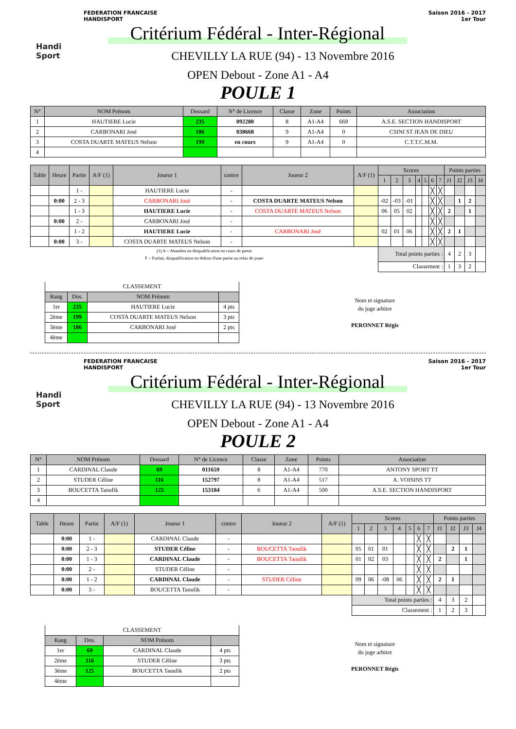FEDERATION FRANCAISE
HANDISPORT
Saison 2016 - 2017
1er Tour
Handi
Sport
Critérium Fédéral - Inter-Régional
CHEVILLY LA RUE (94) - 13 Novembre 2016
OPEN Debout - Zone A1 - A4
POULE 1
| N° | NOM Prénom | Dossard | N° de Licence | Classe | Zone | Points | Association |
| --- | --- | --- | --- | --- | --- | --- | --- |
| 1 | HAUTIERE Lucie | 235 | 092280 | 8 | A1-A4 | 669 | A.S.E. SECTION HANDISPORT |
| 2 | CARBONARI José | 186 | 038668 | 9 | A1-A4 | 0 | CSINI ST JEAN DE DIEU |
| 3 | COSTA DUARTE MATEUS Nelson | 199 | en cours | 9 | A1-A4 | 0 | C.T.T.C.M.M. |
| 4 | | | | | | | |
| Table | Heure | Partie | A/F (1) | Joueur 1 | contre | Joueur 2 | A/F (1) | Scores | | | | | | | Points parties | | | |
| --- | --- | --- | --- | --- | --- | --- | --- | --- | --- | --- | --- | --- | --- | --- | --- | --- | --- | --- |
| | | | | | | | | 1 | 2 | 3 | 4 | 5 | 6 | 7 | J1 | J2 | J3 | J4 |
| | | 1 - | | HAUTIERE Lucie | - | | | | | | | | ╳ | ╳ | | | | |
| | 0:00 | 2 - 3 | | CARBONARI José | - | COSTA DUARTE MATEUS Nelson | | -02 | -03 | -01 | | | ╳ | ╳ | | 1 | 2 | |
| | | 1 - 3 | | HAUTIERE Lucie | - | COSTA DUARTE MATEUS Nelson | | 06 | 05 | 02 | | | ╳ | ╳ | 2 | | 1 | |
| | 0:00 | 2 - | | CARBONARI José | - | | | | | | | | ╳ | ╳ | | | | |
| | | 1 - 2 | | HAUTIERE Lucie | - | CARBONARI José | | 02 | 01 | 06 | | | ╳ | ╳ | 2 | 1 | | |
| | 0:00 | 3 - | | COSTA DUARTE MATEUS Nelson | - | | | | | | | | ╳ | ╳ | | | | |
| (1) A = Abandon ou disqualification en cours de partie F = Forfait, disqualification en dehors d'une partie ou refus de jouer | | | | | | | | Total points parties : | | | | | | | 4 | 2 | 3 | |
| | | | | | | | | Classement : | | | | | | | 1 | 3 | 2 | |
| CLASSEMENT | | | |
| Rang | Dos. | NOM Prénom | |
| 1er | 235 | HAUTIERE Lucie | 4 pts |
| 2ème | 199 | COSTA DUARTE MATEUS Nelson | 3 pts |
| 3ème | 186 | CARBONARI José | 2 pts |
| 4ème | | | |
Nom et signature
du juge arbitre
PERONNET Régis
FEDERATION FRANCAISE
HANDISPORT
Saison 2016 - 2017
1er Tour
Handi
Sport
Critérium Fédéral - Inter-Régional
CHEVILLY LA RUE (94) - 13 Novembre 2016
OPEN Debout - Zone A1 - A4
POULE 2
| N° | NOM Prénom | Dossard | N° de Licence | Classe | Zone | Points | Association |
| --- | --- | --- | --- | --- | --- | --- | --- |
| 1 | CARDINAL Claude | 69 | 011659 | 8 | A1-A4 | 770 | ANTONY SPORT TT |
| 2 | STUDER Céline | 116 | 152797 | 8 | A1-A4 | 517 | A. VOISINS TT |
| 3 | BOUCETTA Taoufik | 125 | 153184 | 6 | A1-A4 | 500 | A.S.E. SECTION HANDISPORT |
| 4 | | | | | | | |
| Table | Heure | Partie | A/F (1) | Joueur 1 | contre | Joueur 2 | A/F (1) | Scores | | | | | | | Points parties | | | |
| --- | --- | --- | --- | --- | --- | --- | --- | --- | --- | --- | --- | --- | --- | --- | --- | --- | --- | --- |
| | | | | | | | | 1 | 2 | 3 | 4 | 5 | 6 | 7 | J1 | J2 | J3 | J4 |
| | 0:00 | 1 - | | CARDINAL Claude | - | | | | | | | | ╳ | ╳ | | | | |
| | 0:00 | 2 - 3 | | STUDER Céline | - | BOUCETTA Taoufik | | 05 | 01 | 01 | | | ╳ | ╳ | | 2 | 1 | |
| | 0:00 | 1 - 3 | | CARDINAL Claude | - | BOUCETTA Taoufik | | 01 | 02 | 03 | | | ╳ | ╳ | 2 | | 1 | |
| | 0:00 | 2 - | | STUDER Céline | - | | | | | | | | ╳ | ╳ | | | | |
| | 0:00 | 1 - 2 | | CARDINAL Claude | - | STUDER Céline | | 09 | 06 | -08 | 06 | | ╳ | ╳ | 2 | 1 | | |
| | 0:00 | 3 - | | BOUCETTA Taoufik | - | | | | | | | | ╳ | ╳ | | | | |
| | | | | | | | | Total points parties : | | | | | | | 4 | 3 | 2 | |
| | | | | | | | | Classement : | | | | | | | 1 | 2 | 3 | |
| CLASSEMENT | | | |
| Rang | Dos. | NOM Prénom | |
| 1er | 69 | CARDINAL Claude | 4 pts |
| 2ème | 116 | STUDER Céline | 3 pts |
| 3ème | 125 | BOUCETTA Taoufik | 2 pts |
| 4ème | | | |
Nom et signature
du juge arbitre
PERONNET Régis